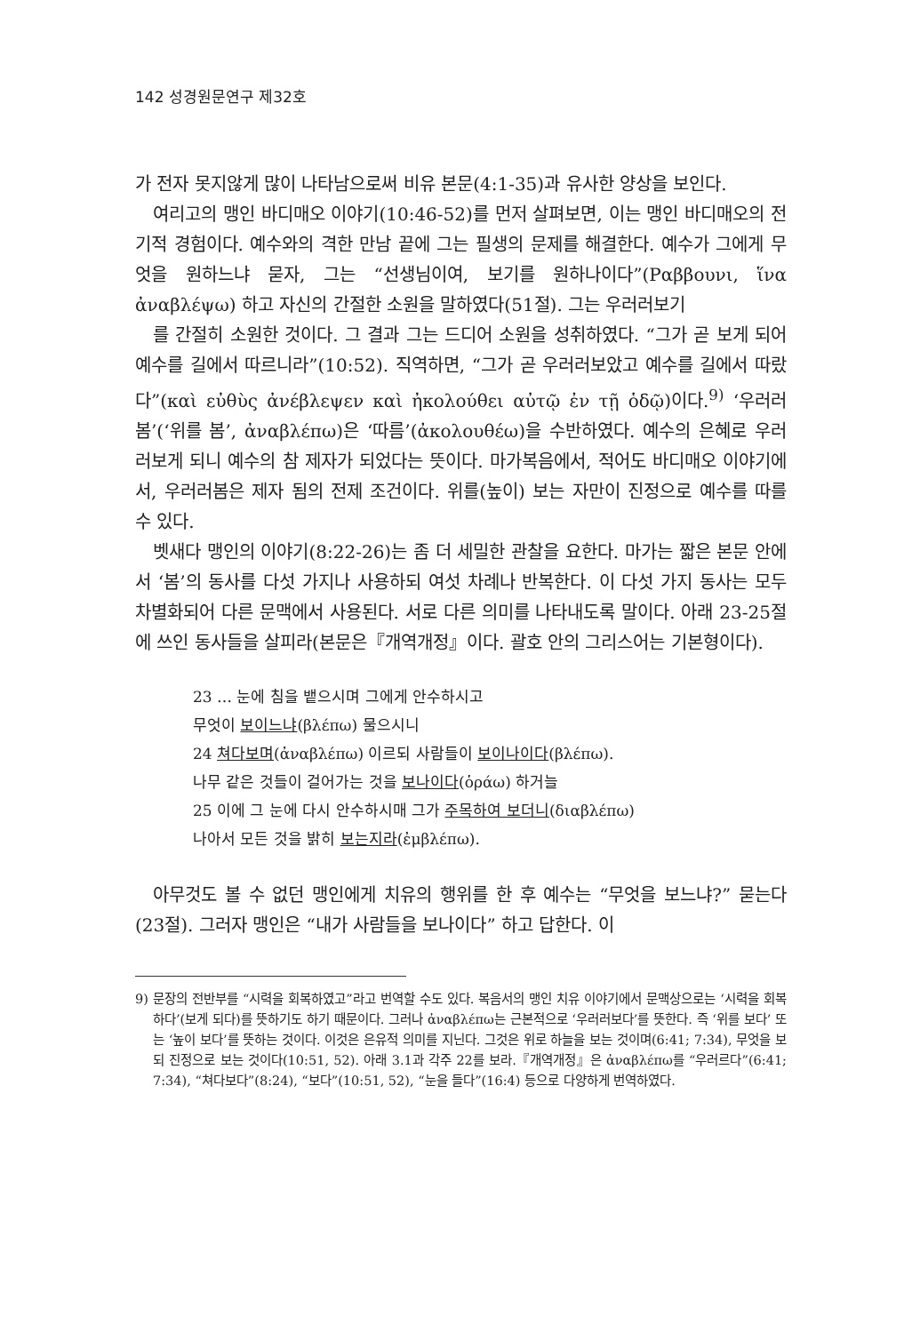142 성경원문연구 제32호
가 전자 못지않게 많이 나타남으로써 비유 본문(4:1-35)과 유사한 양상을 보인다.
여리고의 맹인 바디매오 이야기(10:46-52)를 먼저 살펴보면, 이는 맹인 바디매오의 전기적 경험이다. 예수와의 격한 만남 끝에 그는 필생의 문제를 해결한다. 예수가 그에게 무엇을 원하느냐 묻자, 그는 “선생님이여, 보기를 원하나이다”(Ραββουνι, ἵνα ἀναβλέψω) 하고 자신의 간절한 소원을 말하였다(51절). 그는 우러러보기
를 간절히 소원한 것이다. 그 결과 그는 드디어 소원을 성취하였다. “그가 곧 보게 되어 예수를 길에서 따르니라”(10:52). 직역하면, “그가 곧 우러러보았고 예수를 길에서 따랐다”(καὶ εὐθὺς ἀνέβλεψεν καὶ ἠκολούθει αὐτῷ ἐν τῇ ὁδῷ)이다.<sup>9)</sup> ‘우러러봄’(‘위를 봄’, ἀναβλέπω)은 ‘따름’(ἀκολουθέω)을 수반하였다. 예수의 은혜로 우러러보게 되니 예수의 참 제자가 되었다는 뜻이다. 마가복음에서, 적어도 바디매오 이야기에서, 우러러봄은 제자 됨의 전제 조건이다. 위를(높이) 보는 자만이 진정으로 예수를 따를 수 있다.
벳새다 맹인의 이야기(8:22-26)는 좀 더 세밀한 관찰을 요한다. 마가는 짧은 본문 안에서 ‘봄’의 동사를 다섯 가지나 사용하되 여섯 차례나 반복한다. 이 다섯 가지 동사는 모두 차별화되어 다른 문맥에서 사용된다. 서로 다른 의미를 나타내도록 말이다. 아래 23-25절에 쓰인 동사들을 살피라(본문은『개역개정』이다. 괄호 안의 그리스어는 기본형이다).
23 … 눈에 침을 뱉으시며 그에게 안수하시고
무엇이 보이느냐(βλέπω) 물으시니
24 쳐다보며(ἀναβλέπω) 이르되 사람들이 보이나이다(βλέπω).
나무 같은 것들이 걸어가는 것을 보나이다(ὁράω) 하거늘
25 이에 그 눈에 다시 안수하시매 그가 주목하여 보더니(διαβλέπω)
나아서 모든 것을 밝히 보는지라(ἐμβλέπω).
아무것도 볼 수 없던 맹인에게 치유의 행위를 한 후 예수는 “무엇을 보느냐?” 묻는다(23절). 그러자 맹인은 “내가 사람들을 보나이다” 하고 답한다. 이
9) 문장의 전반부를 “시력을 회복하였고”라고 번역할 수도 있다. 복음서의 맹인 치유 이야기에서 문맥상으로는 ‘시력을 회복하다’(보게 되다)를 뜻하기도 하기 때문이다. 그러나 ἀναβλέπω는 근본적으로 ‘우러러보다’를 뜻한다. 즉 ‘위를 보다’ 또는 ‘높이 보다’를 뜻하는 것이다. 이것은 은유적 의미를 지닌다. 그것은 위로 하늘을 보는 것이며(6:41; 7:34), 무엇을 보되 진정으로 보는 것이다(10:51, 52). 아래 3.1과 각주 22를 보라.『개역개정』은 ἀναβλέπω를 “우러르다”(6:41; 7:34), “쳐다보다”(8:24), “보다”(10:51, 52), “눈을 들다”(16:4) 등으로 다양하게 번역하였다.